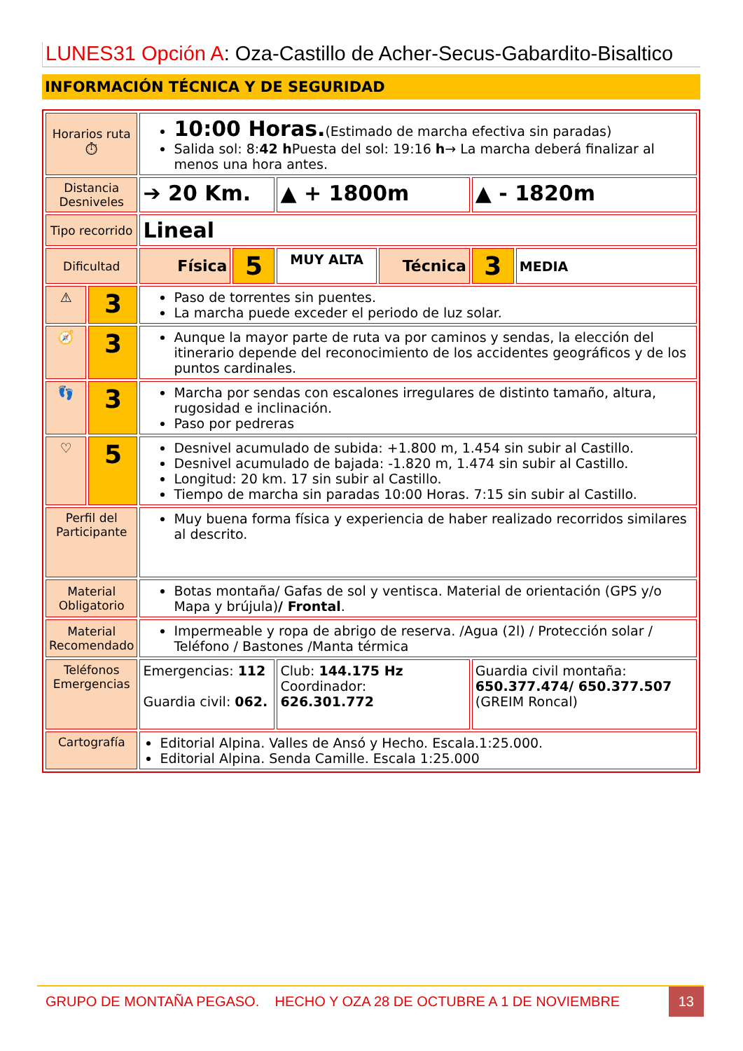LUNES31 Opción A: Oza-Castillo de Acher-Secus-Gabardito-Bisaltico
INFORMACIÓN TÉCNICA Y DE SEGURIDAD
| Horarios ruta ⏱ | | 10:00 Horas. (Estimado de marcha efectiva sin paradas) Salida sol: 8: 42 h Puesta del sol: 19:16 h → La marcha deberá finalizar al menos una hora antes. | | | | | |
| Distancia Desniveles | | ➔ 20 Km. | | ▲ + 1800m | | ▲ - 1820m | |
| Tipo recorrido | | Lineal | | | | | |
| Dificultad | | Física | 5 | MUY ALTA | Técnica | 3 | MEDIA |
| ⚠ | 3 | Paso de torrentes sin puentes. La marcha puede exceder el periodo de luz solar. | | | | | |
| 🧭 | 3 | Aunque la mayor parte de ruta va por caminos y sendas, la elección del itinerario depende del reconocimiento de los accidentes geográficos y de los puntos cardinales. | | | | | |
| 👣 | 3 | Marcha por sendas con escalones irregulares de distinto tamaño, altura, rugosidad e inclinación. Paso por pedreras | | | | | |
| ♡ | 5 | Desnivel acumulado de subida: +1.800 m, 1.454 sin subir al Castillo. Desnivel acumulado de bajada: -1.820 m, 1.474 sin subir al Castillo. Longitud: 20 km. 17 sin subir al Castillo. Tiempo de marcha sin paradas 10:00 Horas. 7:15 sin subir al Castillo. | | | | | |
| Perfil del Participante | | Muy buena forma física y experiencia de haber realizado recorridos similares al descrito. | | | | | |
| Material Obligatorio | | Botas montaña/ Gafas de sol y ventisca. Material de orientación (GPS y/o Mapa y brújula) / Frontal . | | | | | |
| Material Recomendado | | Impermeable y ropa de abrigo de reserva. /Agua (2l) / Protección solar / Teléfono / Bastones /Manta térmica | | | | | |
| Teléfonos Emergencias | | Emergencias: 112 Guardia civil: 062. | | Club: 144.175 Hz Coordinador: 626.301.772 | | Guardia civil montaña: 650.377.474/ 650.377.507 (GREIM Roncal) | |
| Cartografía | | Editorial Alpina. Valles de Ansó y Hecho. Escala.1:25.000. Editorial Alpina. Senda Camille. Escala 1:25.000 | | | | | |
GRUPO DE MONTAÑA PEGASO. HECHO Y OZA 28 DE OCTUBRE A 1 DE NOVIEMBRE 13